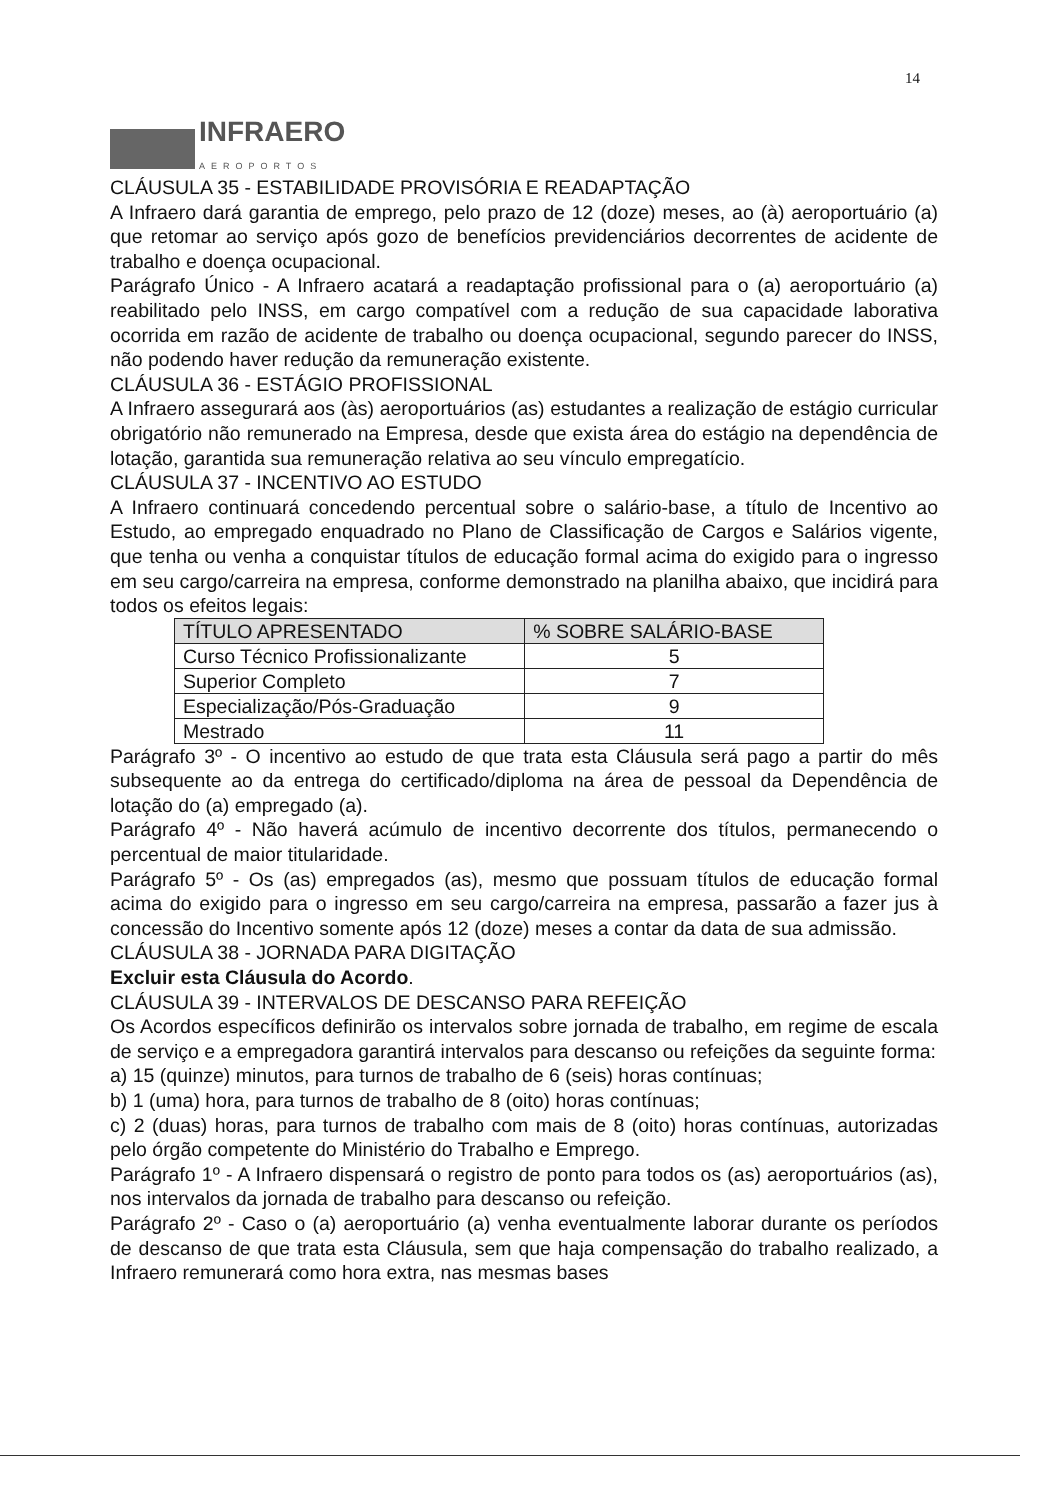14
INFRAERO
AEROPORTOS
CLÁUSULA 35 - ESTABILIDADE PROVISÓRIA E READAPTAÇÃO
A Infraero dará garantia de emprego, pelo prazo de 12 (doze) meses, ao (à) aeroportuário (a) que retomar ao serviço após gozo de benefícios previdenciários decorrentes de acidente de trabalho e doença ocupacional.
Parágrafo Único - A Infraero acatará a readaptação profissional para o (a) aeroportuário (a) reabilitado pelo INSS, em cargo compatível com a redução de sua capacidade laborativa ocorrida em razão de acidente de trabalho ou doença ocupacional, segundo parecer do INSS, não podendo haver redução da remuneração existente.
CLÁUSULA 36 - ESTÁGIO PROFISSIONAL
A Infraero assegurará aos (às) aeroportuários (as) estudantes a realização de estágio curricular obrigatório não remunerado na Empresa, desde que exista área do estágio na dependência de lotação, garantida sua remuneração relativa ao seu vínculo empregatício.
CLÁUSULA 37 - INCENTIVO AO ESTUDO
A Infraero continuará concedendo percentual sobre o salário-base, a título de Incentivo ao Estudo, ao empregado enquadrado no Plano de Classificação de Cargos e Salários vigente, que tenha ou venha a conquistar títulos de educação formal acima do exigido para o ingresso em seu cargo/carreira na empresa, conforme demonstrado na planilha abaixo, que incidirá para todos os efeitos legais:
| TÍTULO APRESENTADO | % SOBRE SALÁRIO-BASE |
| --- | --- |
| Curso Técnico Profissionalizante | 5 |
| Superior Completo | 7 |
| Especialização/Pós-Graduação | 9 |
| Mestrado | 11 |
Parágrafo 3º - O incentivo ao estudo de que trata esta Cláusula será pago a partir do mês subsequente ao da entrega do certificado/diploma na área de pessoal da Dependência de lotação do (a) empregado (a).
Parágrafo 4º - Não haverá acúmulo de incentivo decorrente dos títulos, permanecendo o percentual de maior titularidade.
Parágrafo 5º - Os (as) empregados (as), mesmo que possuam títulos de educação formal acima do exigido para o ingresso em seu cargo/carreira na empresa, passarão a fazer jus à concessão do Incentivo somente após 12 (doze) meses a contar da data de sua admissão.
CLÁUSULA 38 - JORNADA PARA DIGITAÇÃO
Excluir esta Cláusula do Acordo.
CLÁUSULA 39 - INTERVALOS DE DESCANSO PARA REFEIÇÃO
Os Acordos específicos definirão os intervalos sobre jornada de trabalho, em regime de escala de serviço e a empregadora garantirá intervalos para descanso ou refeições da seguinte forma:
a) 15 (quinze) minutos, para turnos de trabalho de 6 (seis) horas contínuas;
b) 1 (uma) hora, para turnos de trabalho de 8 (oito) horas contínuas;
c) 2 (duas) horas, para turnos de trabalho com mais de 8 (oito) horas contínuas, autorizadas pelo órgão competente do Ministério do Trabalho e Emprego.
Parágrafo 1º - A Infraero dispensará o registro de ponto para todos os (as) aeroportuários (as), nos intervalos da jornada de trabalho para descanso ou refeição.
Parágrafo 2º - Caso o (a) aeroportuário (a) venha eventualmente laborar durante os períodos de descanso de que trata esta Cláusula, sem que haja compensação do trabalho realizado, a Infraero remunerará como hora extra, nas mesmas bases